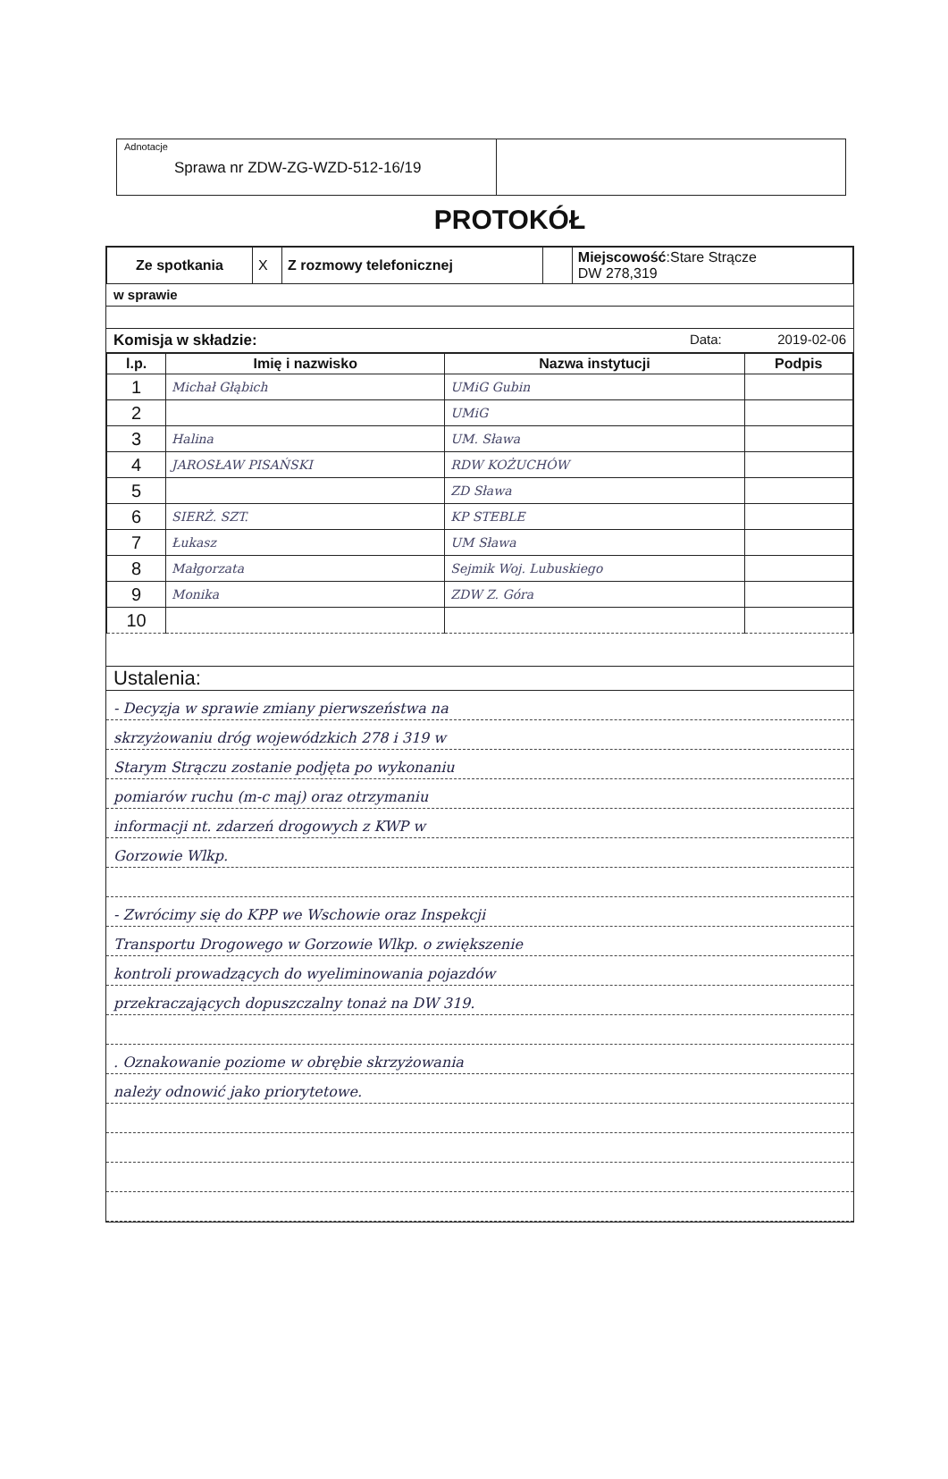Adnotacje
Sprawa nr ZDW-ZG-WZD-512-16/19
PROTOKÓŁ
| Ze spotkania | X | Z rozmowy telefonicznej | | Miejscowość :Stare Strącze DW 278,319 |
w sprawie
Komisja w składzie: Data: 2019-02-06
| l.p. | Imię i nazwisko | Nazwa instytucji | Podpis |
| --- | --- | --- | --- |
| 1 | Michał Głąbich | UMiG Gubin | |
| 2 | | UMiG | |
| 3 | Halina | UM. Sława | |
| 4 | JAROSŁAW PISAŃSKI | RDW KOŻUCHÓW | |
| 5 | | ZD Sława | |
| 6 | SIERŻ. SZT. | KP STEBLE | |
| 7 | Łukasz | UM Sława | |
| 8 | Małgorzata | Sejmik Woj. Lubuskiego | |
| 9 | Monika | ZDW Z. Góra | |
| 10 | | | |
Ustalenia:
- Decyzja w sprawie zmiany pierwszeństwa na
skrzyżowaniu dróg wojewódzkich 278 i 319 w
Starym Strączu zostanie podjęta po wykonaniu
pomiarów ruchu (m-c maj) oraz otrzymaniu
informacji nt. zdarzeń drogowych z KWP w
Gorzowie Wlkp.
- Zwrócimy się do KPP we Wschowie oraz Inspekcji
Transportu Drogowego w Gorzowie Wlkp. o zwiększenie
kontroli prowadzących do wyeliminowania pojazdów
przekraczających dopuszczalny tonaż na DW 319.
. Oznakowanie poziome w obrębie skrzyżowania
należy odnowić jako priorytetowe.